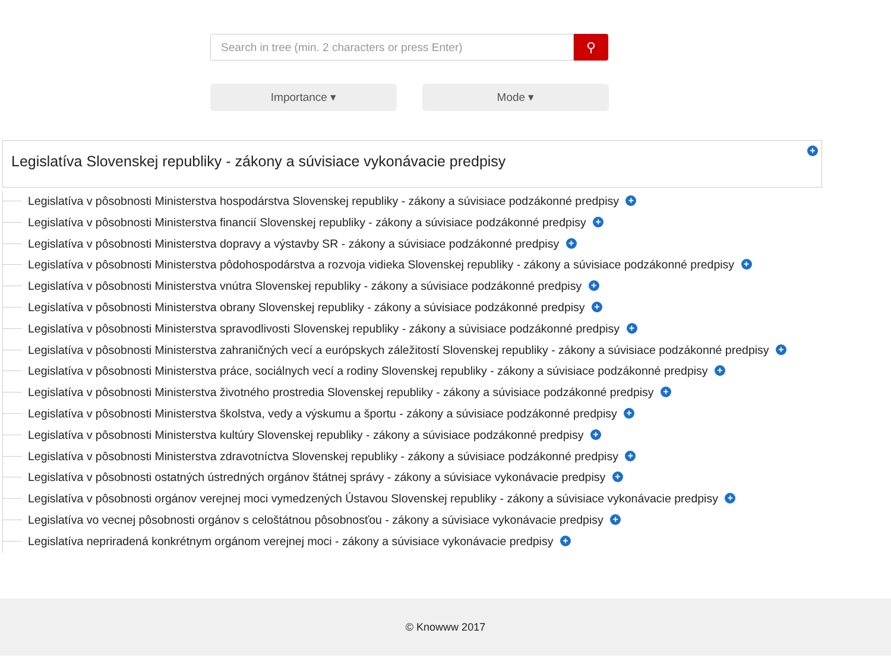Search in tree (min. 2 characters or press Enter)
⚲
Importance ▾ Mode ▾
Legislatíva Slovenskej republiky - zákony a súvisiace vykonávacie predpisy
+
Legislatíva v pôsobnosti Ministerstva hospodárstva Slovenskej republiky - zákony a súvisiace podzákonné predpisy +
Legislatíva v pôsobnosti Ministerstva financií Slovenskej republiky - zákony a súvisiace podzákonné predpisy +
Legislatíva v pôsobnosti Ministerstva dopravy a výstavby SR - zákony a súvisiace podzákonné predpisy +
Legislatíva v pôsobnosti Ministerstva pôdohospodárstva a rozvoja vidieka Slovenskej republiky - zákony a súvisiace podzákonné predpisy +
Legislatíva v pôsobnosti Ministerstva vnútra Slovenskej republiky - zákony a súvisiace podzákonné predpisy +
Legislatíva v pôsobnosti Ministerstva obrany Slovenskej republiky - zákony a súvisiace podzákonné predpisy +
Legislatíva v pôsobnosti Ministerstva spravodlivosti Slovenskej republiky - zákony a súvisiace podzákonné predpisy +
Legislatíva v pôsobnosti Ministerstva zahraničných vecí a európskych záležitostí Slovenskej republiky - zákony a súvisiace podzákonné predpisy +
Legislatíva v pôsobnosti Ministerstva práce, sociálnych vecí a rodiny Slovenskej republiky - zákony a súvisiace podzákonné predpisy +
Legislatíva v pôsobnosti Ministerstva životného prostredia Slovenskej republiky - zákony a súvisiace podzákonné predpisy +
Legislatíva v pôsobnosti Ministerstva školstva, vedy a výskumu a športu - zákony a súvisiace podzákonné predpisy +
Legislatíva v pôsobnosti Ministerstva kultúry Slovenskej republiky - zákony a súvisiace podzákonné predpisy +
Legislatíva v pôsobnosti Ministerstva zdravotníctva Slovenskej republiky - zákony a súvisiace podzákonné predpisy +
Legislatíva v pôsobnosti ostatných ústredných orgánov štátnej správy - zákony a súvisiace vykonávacie predpisy +
Legislatíva v pôsobnosti orgánov verejnej moci vymedzených Ústavou Slovenskej republiky - zákony a súvisiace vykonávacie predpisy +
Legislatíva vo vecnej pôsobnosti orgánov s celoštátnou pôsobnosťou - zákony a súvisiace vykonávacie predpisy +
Legislatíva nepriradená konkrétnym orgánom verejnej moci - zákony a súvisiace vykonávacie predpisy +
© Knowww 2017